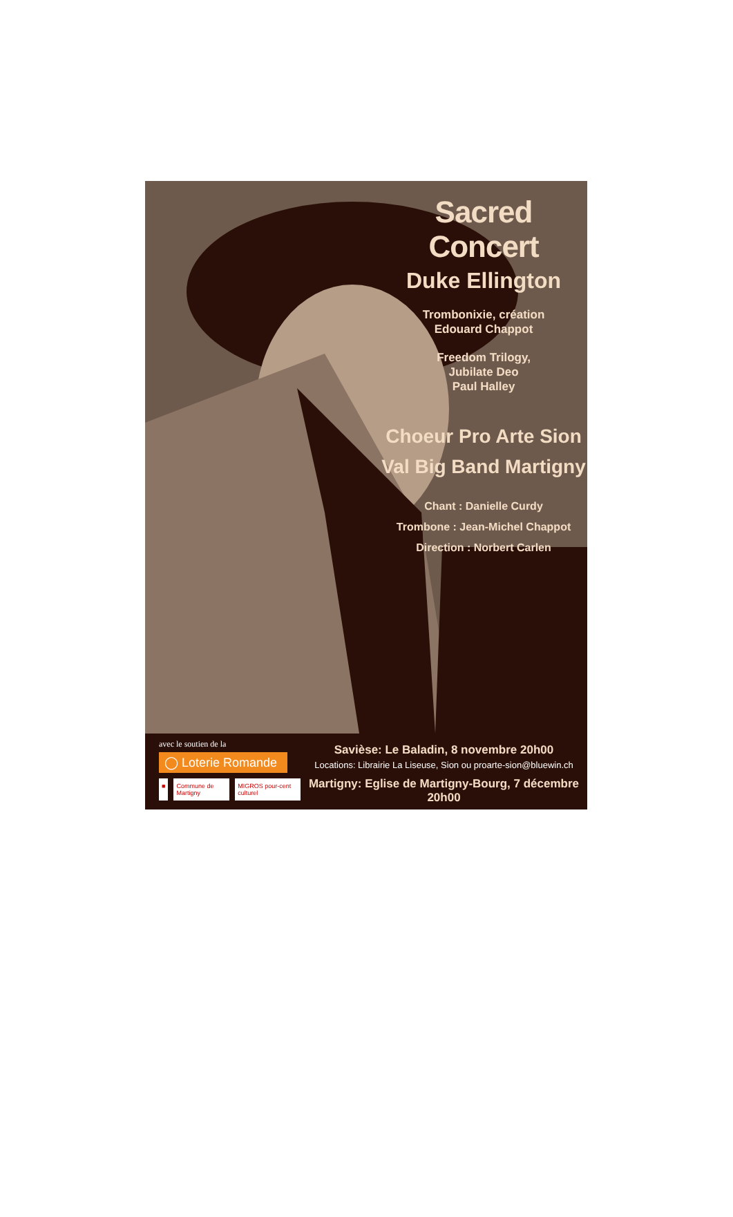Sacred Concert
Duke Ellington
Trombonixie, création
Edouard Chappot
Freedom Trilogy,
Jubilate Deo
Paul Halley
Choeur Pro Arte Sion
Val Big Band Martigny
Chant : Danielle Curdy
Trombone : Jean-Michel Chappot
Direction : Norbert Carlen
avec le soutien de la
◯ Loterie Romande
■ Commune de Martigny MIGROS pour-cent culturel
Savièse: Le Baladin, 8 novembre 20h00
Locations: Librairie La Liseuse, Sion ou proarte-sion@bluewin.ch
Martigny: Eglise de Martigny-Bourg, 7 décembre 20h00